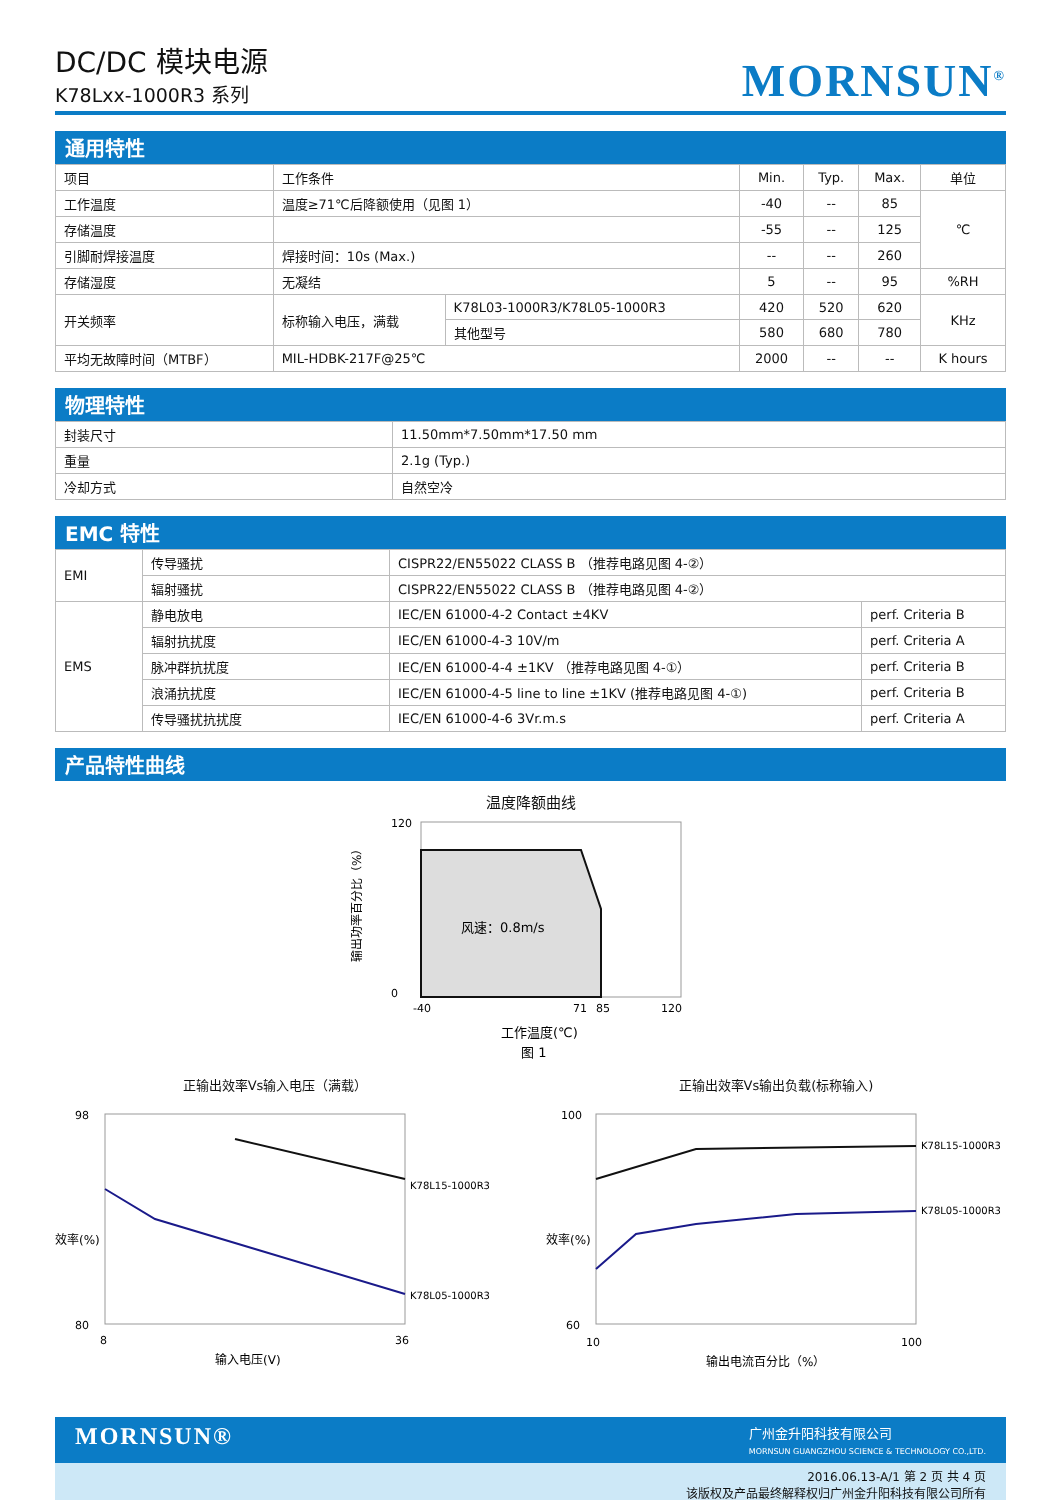DC/DC 模块电源
K78Lxx-1000R3 系列
MORNSUN<sup>®</sup>
通用特性
| 项目 | 工作条件 | | Min. | Typ. | Max. | 单位 |
| --- | --- | --- | --- | --- | --- | --- |
| 工作温度 | 温度≥71℃后降额使用（见图 1） | | -40 | -- | 85 | ℃ |
| 存储温度 | | | -55 | -- | 125 | |
| 引脚耐焊接温度 | 焊接时间：10s (Max.) | | -- | -- | 260 | |
| 存储湿度 | 无凝结 | | 5 | -- | 95 | %RH |
| 开关频率 | 标称输入电压，满载 | K78L03-1000R3/K78L05-1000R3 | 420 | 520 | 620 | KHz |
| | | 其他型号 | 580 | 680 | 780 | |
| 平均无故障时间（MTBF） | MIL-HDBK-217F@25℃ | | 2000 | -- | -- | K hours |
物理特性
| 封装尺寸 | 11.50mm*7.50mm*17.50 mm |
| 重量 | 2.1g (Typ.) |
| 冷却方式 | 自然空冷 |
EMC 特性
| EMI | 传导骚扰 | CISPR22/EN55022 CLASS B （推荐电路见图 4-②） | |
| | 辐射骚扰 | CISPR22/EN55022 CLASS B （推荐电路见图 4-②） | |
| EMS | 静电放电 | IEC/EN 61000-4-2 Contact ±4KV | perf. Criteria B |
| | 辐射抗扰度 | IEC/EN 61000-4-3 10V/m | perf. Criteria A |
| | 脉冲群抗扰度 | IEC/EN 61000-4-4 ±1KV （推荐电路见图 4-①） | perf. Criteria B |
| | 浪涌抗扰度 | IEC/EN 61000-4-5 line to line ±1KV (推荐电路见图 4-①) | perf. Criteria B |
| | 传导骚扰抗扰度 | IEC/EN 61000-4-6 3Vr.m.s | perf. Criteria A |
产品特性曲线
温度降额曲线
输出功率百分比（%）
120
0
-40
71
85
120
风速：0.8m/s
工作温度(℃)
图 1
正输出效率Vs输入电压（满载）
K78L15-1000R3
K78L05-1000R3
98
80
8
36
输入电压(V)
效率(%)
正输出效率Vs输出负载(标称输入)
K78L15-1000R3
K78L05-1000R3
100
60
10
100
输出电流百分比（%）
效率(%)
MORNSUN® 广州金升阳科技有限公司
MORNSUN GUANGZHOU SCIENCE & TECHNOLOGY CO.,LTD.
2016.06.13-A/1 第 2 页 共 4 页
该版权及产品最终解释权归广州金升阳科技有限公司所有